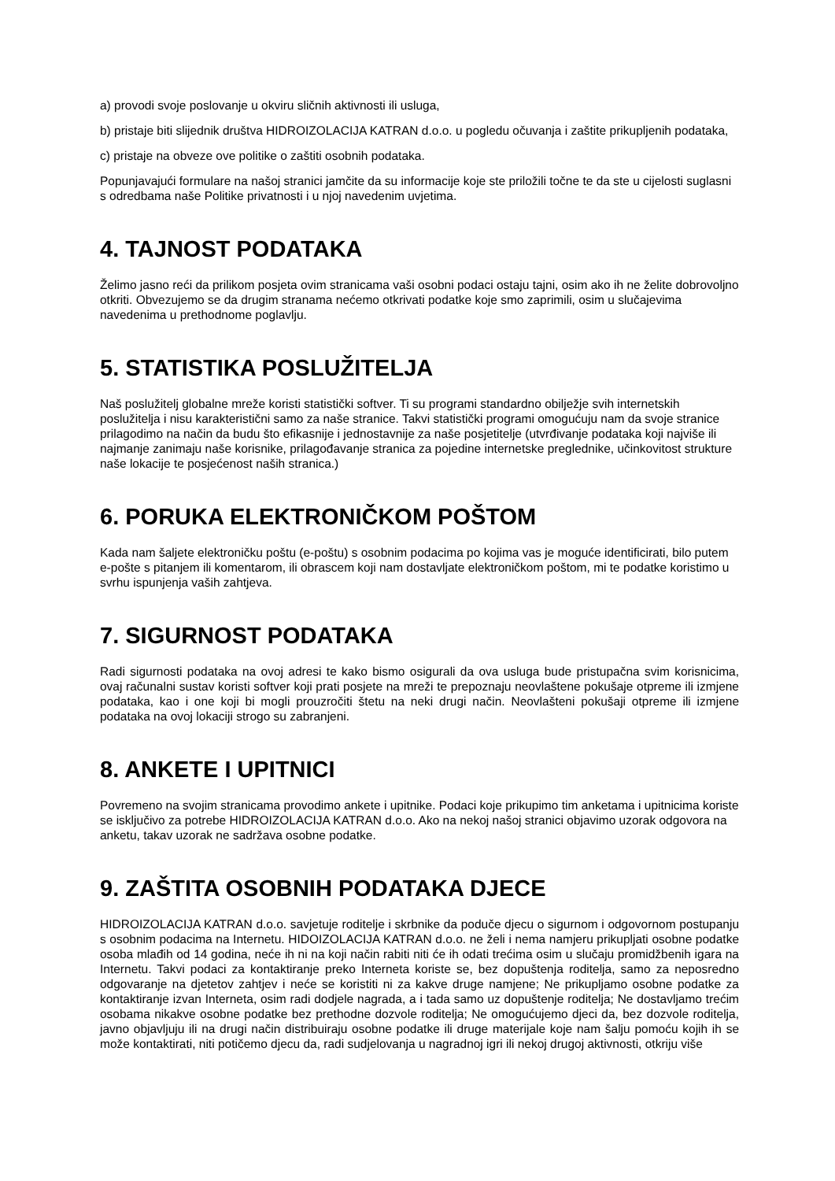a) provodi svoje poslovanje u okviru sličnih aktivnosti ili usluga,
b) pristaje biti slijednik društva HIDROIZOLACIJA KATRAN d.o.o. u pogledu očuvanja i zaštite prikupljenih podataka,
c) pristaje na obveze ove politike o zaštiti osobnih podataka.
Popunjavajući formulare na našoj stranici jamčite da su informacije koje ste priložili točne te da ste u cijelosti suglasni s odredbama naše Politike privatnosti i u njoj navedenim uvjetima.
4. TAJNOST PODATAKA
Želimo jasno reći da prilikom posjeta ovim stranicama vaši osobni podaci ostaju tajni, osim ako ih ne želite dobrovoljno otkriti. Obvezujemo se da drugim stranama nećemo otkrivati podatke koje smo zaprimili, osim u slučajevima navedenima u prethodnome poglavlju.
5. STATISTIKA POSLUŽITELJA
Naš poslužitelj globalne mreže koristi statistički softver. Ti su programi standardno obilježje svih internetskih poslužitelja i nisu karakteristični samo za naše stranice. Takvi statistički programi omogućuju nam da svoje stranice prilagodimo na način da budu što efikasnije i jednostavnije za naše posjetitelje (utvrđivanje podataka koji najviše ili najmanje zanimaju naše korisnike, prilagođavanje stranica za pojedine internetske preglednike, učinkovitost strukture naše lokacije te posjećenost naših stranica.)
6. PORUKA ELEKTRONIČKOM POŠTOM
Kada nam šaljete elektroničku poštu (e-poštu) s osobnim podacima po kojima vas je moguće identificirati, bilo putem e-pošte s pitanjem ili komentarom, ili obrascem koji nam dostavljate elektroničkom poštom, mi te podatke koristimo u svrhu ispunjenja vaših zahtjeva.
7. SIGURNOST PODATAKA
Radi sigurnosti podataka na ovoj adresi te kako bismo osigurali da ova usluga bude pristupačna svim korisnicima, ovaj računalni sustav koristi softver koji prati posjete na mreži te prepoznaju neovlaštene pokušaje otpreme ili izmjene podataka, kao i one koji bi mogli prouzročiti štetu na neki drugi način. Neovlašteni pokušaji otpreme ili izmjene podataka na ovoj lokaciji strogo su zabranjeni.
8. ANKETE I UPITNICI
Povremeno na svojim stranicama provodimo ankete i upitnike. Podaci koje prikupimo tim anketama i upitnicima koriste se isključivo za potrebe HIDROIZOLACIJA KATRAN d.o.o. Ako na nekoj našoj stranici objavimo uzorak odgovora na anketu, takav uzorak ne sadržava osobne podatke.
9. ZAŠTITA OSOBNIH PODATAKA DJECE
HIDROIZOLACIJA KATRAN d.o.o. savjetuje roditelje i skrbnike da poduče djecu o sigurnom i odgovornom postupanju s osobnim podacima na Internetu. HIDOIZOLACIJA KATRAN d.o.o. ne želi i nema namjeru prikupljati osobne podatke osoba mlađih od 14 godina, neće ih ni na koji način rabiti niti će ih odati trećima osim u slučaju promidžbenih igara na Internetu. Takvi podaci za kontaktiranje preko Interneta koriste se, bez dopuštenja roditelja, samo za neposredno odgovaranje na djetetov zahtjev i neće se koristiti ni za kakve druge namjene; Ne prikupljamo osobne podatke za kontaktiranje izvan Interneta, osim radi dodjele nagrada, a i tada samo uz dopuštenje roditelja; Ne dostavljamo trećim osobama nikakve osobne podatke bez prethodne dozvole roditelja; Ne omogućujemo djeci da, bez dozvole roditelja, javno objavljuju ili na drugi način distribuiraju osobne podatke ili druge materijale koje nam šalju pomoću kojih ih se može kontaktirati, niti potičemo djecu da, radi sudjelovanja u nagradnoj igri ili nekoj drugoj aktivnosti, otkriju više